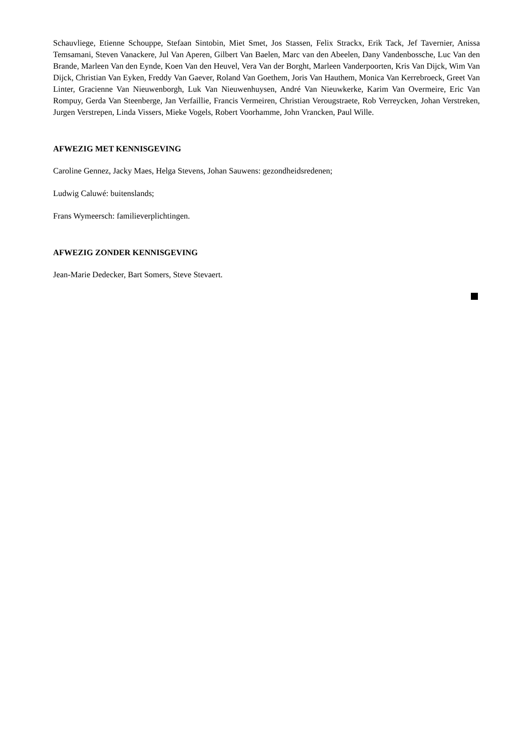Schauvliege, Etienne Schouppe, Stefaan Sintobin, Miet Smet, Jos Stassen, Felix Strackx, Erik Tack, Jef Tavernier, Anissa Temsamani, Steven Vanackere, Jul Van Aperen, Gilbert Van Baelen, Marc van den Abeelen, Dany Vandenbossche, Luc Van den Brande, Marleen Van den Eynde, Koen Van den Heuvel, Vera Van der Borght, Marleen Vanderpoorten, Kris Van Dijck, Wim Van Dijck, Christian Van Eyken, Freddy Van Gaever, Roland Van Goethem, Joris Van Hauthem, Monica Van Kerrebroeck, Greet Van Linter, Gracienne Van Nieuwenborgh, Luk Van Nieuwenhuysen, André Van Nieuwkerke, Karim Van Overmeire, Eric Van Rompuy, Gerda Van Steenberge, Jan Verfaillie, Francis Vermeiren, Christian Verougstraete, Rob Verreycken, Johan Verstreken, Jurgen Verstrepen, Linda Vissers, Mieke Vogels, Robert Voorhamme, John Vrancken, Paul Wille.
AFWEZIG MET KENNISGEVING
Caroline Gennez, Jacky Maes, Helga Stevens, Johan Sauwens: gezondheidsredenen;
Ludwig Caluwé: buitenslands;
Frans Wymeersch: familieverplichtingen.
AFWEZIG ZONDER KENNISGEVING
Jean-Marie Dedecker, Bart Somers, Steve Stevaert.